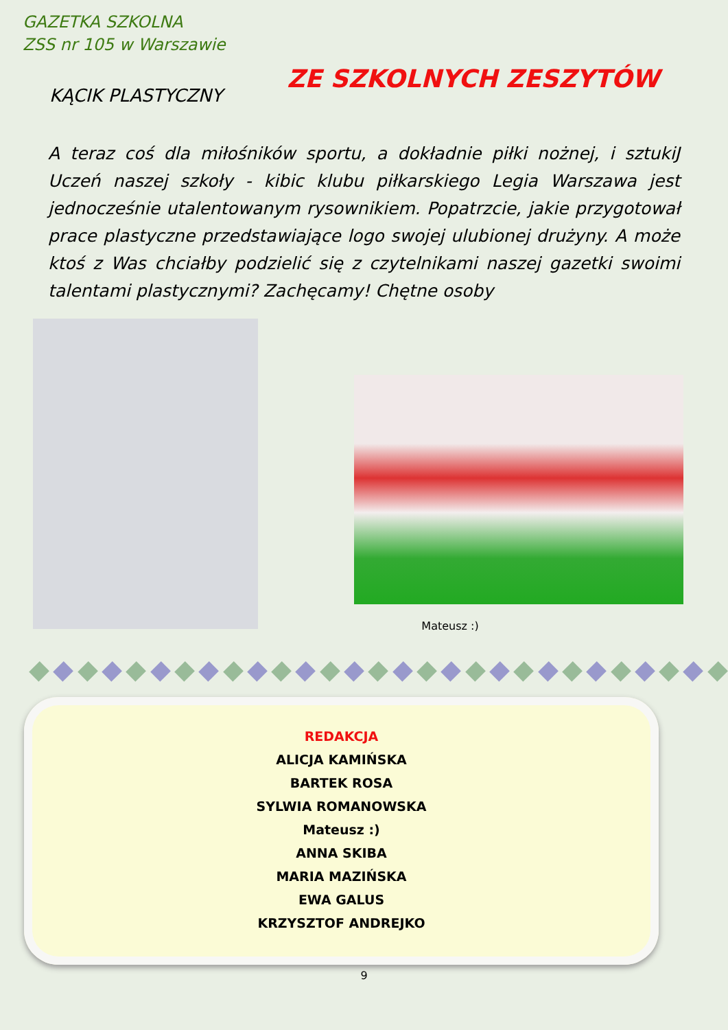GAZETKA SZKOLNA
ZSS nr 105 w Warszawie
KĄCIK PLASTYCZNY
ZE SZKOLNYCH ZESZYTÓW
A teraz coś dla miłośników sportu, a dokładnie piłki nożnej, i sztukiJ Uczeń naszej szkoły - kibic klubu piłkarskiego Legia Warszawa jest jednocześnie utalentowanym rysownikiem. Popatrzcie, jakie przygotował prace plastyczne przedstawiające logo swojej ulubionej drużyny. A może ktoś z Was chciałby podzielić się z czytelnikami naszej gazetki swoimi talentami plastycznymi? Zachęcamy! Chętne osoby
Mateusz :)
REDAKCJA
ALICJA KAMIŃSKA
BARTEK ROSA
SYLWIA ROMANOWSKA
Mateusz :)
ANNA SKIBA
MARIA MAZIŃSKA
EWA GALUS
KRZYSZTOF ANDREJKO
9